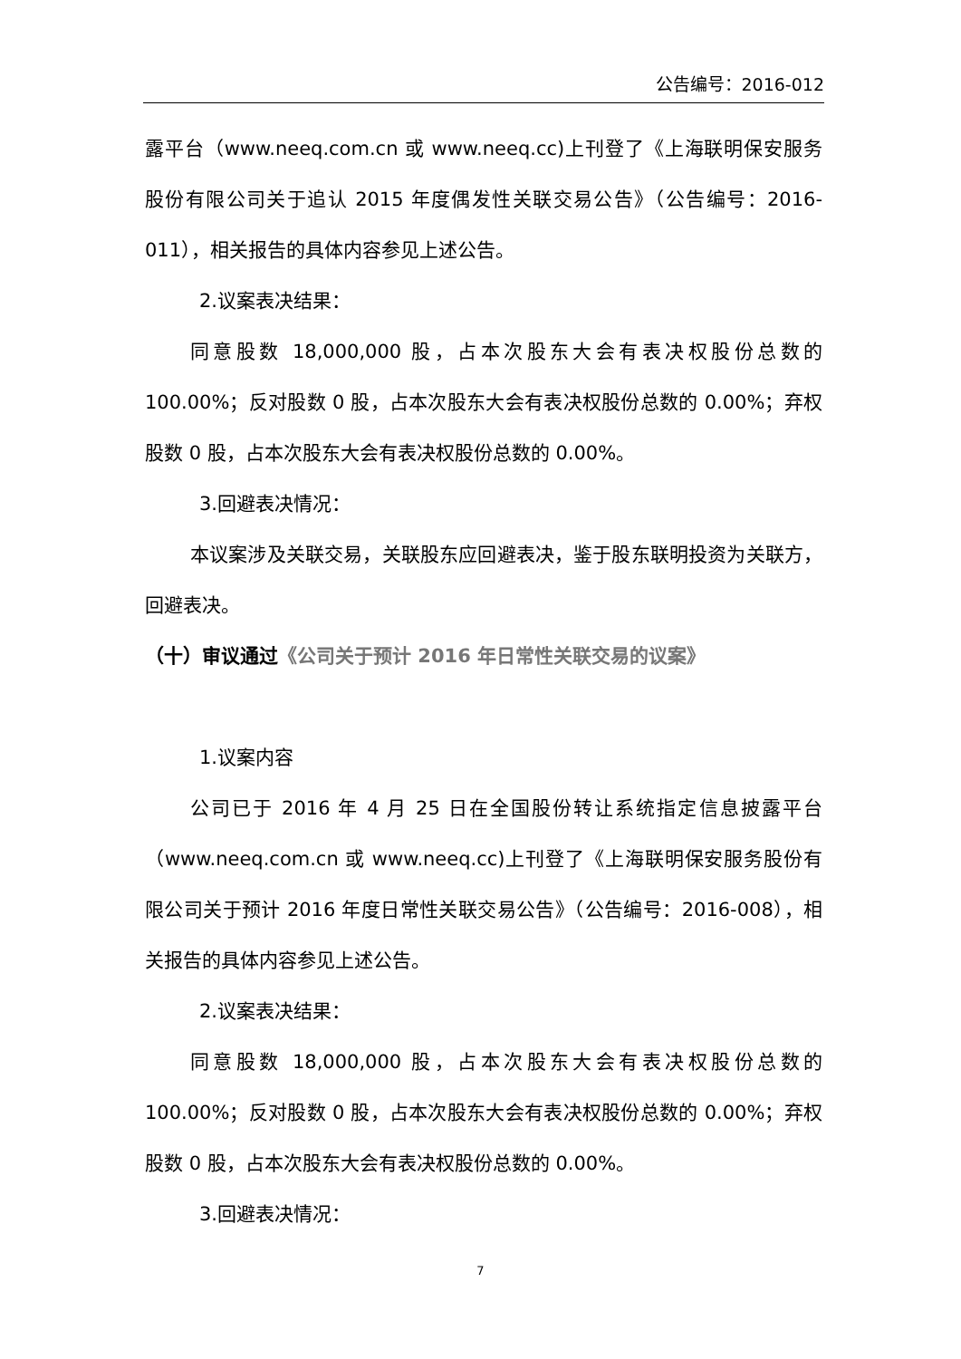公告编号：2016-012
露平台（www.neeq.com.cn 或 www.neeq.cc)上刊登了《上海联明保安服务股份有限公司关于追认 2015 年度偶发性关联交易公告》（公告编号：2016-011），相关报告的具体内容参见上述公告。
2.议案表决结果：
同意股数 18,000,000 股，占本次股东大会有表决权股份总数的 100.00%；反对股数 0 股，占本次股东大会有表决权股份总数的 0.00%；弃权股数 0 股，占本次股东大会有表决权股份总数的 0.00%。
3.回避表决情况：
本议案涉及关联交易，关联股东应回避表决，鉴于股东联明投资为关联方，回避表决。
（十）审议通过《公司关于预计 2016 年日常性关联交易的议案》
1.议案内容
公司已于 2016 年 4 月 25 日在全国股份转让系统指定信息披露平台（www.neeq.com.cn 或 www.neeq.cc)上刊登了《上海联明保安服务股份有限公司关于预计 2016 年度日常性关联交易公告》（公告编号：2016-008），相关报告的具体内容参见上述公告。
2.议案表决结果：
同意股数 18,000,000 股，占本次股东大会有表决权股份总数的 100.00%；反对股数 0 股，占本次股东大会有表决权股份总数的 0.00%；弃权股数 0 股，占本次股东大会有表决权股份总数的 0.00%。
3.回避表决情况：
7